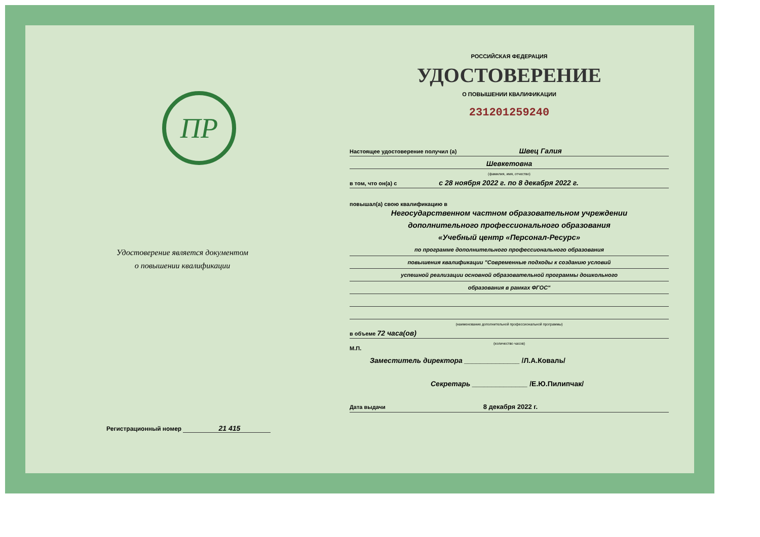ПР
Удостоверение является документом
о повышении квалификации
Регистрационный номер 21 415
РОССИЙСКАЯ ФЕДЕРАЦИЯ
УДОСТОВЕРЕНИЕ
О ПОВЫШЕНИИ КВАЛИФИКАЦИИ
231201259240
Настоящее удостоверение получил (а) Швец Галия
Шевкетовна
(фамилия, имя, отчество)
в том, что он(а) с с 28 ноября 2022 г. по 8 декабря 2022 г.
повышал(а) свою квалификацию в
Негосударственном частном образовательном учреждении
дополнительного профессионального образования
«Учебный центр «Персонал-Ресурс»
по программе дополнительного профессионального образования
повышения квалификации "Современные подходы к созданию условий
успешной реализации основной образовательной программы дошкольного
образования в рамках ФГОС"
(наименование дополнительной профессиональной программы)
в объеме 72 часа(ов)
(количество часов)
М.П.
Заместитель директора ______________ /Л.А.Коваль/
Секретарь ______________ /Е.Ю.Пилипчак/
Дата выдачи 8 декабря 2022 г.